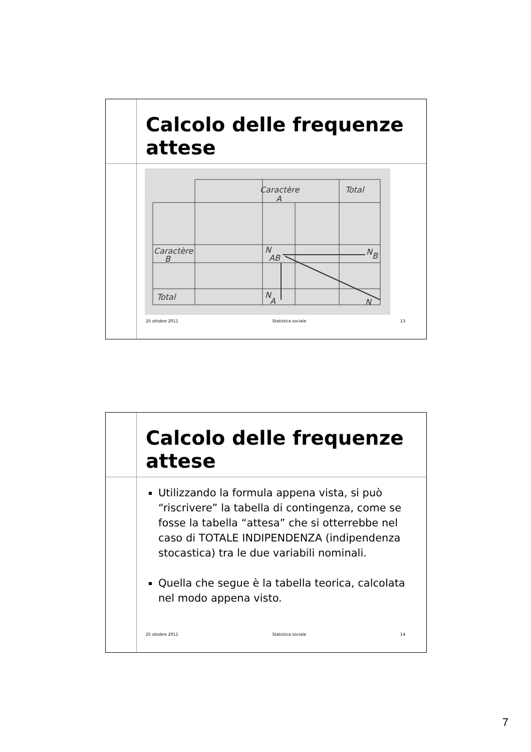Calcolo delle frequenze attese
Caractère
A
Total
Caractère
B
N
AB
N
B
Total
N
A
N
25 ottobre 2011 Statistica sociale 13
Calcolo delle frequenze attese
Utilizzando la formula appena vista, si può “riscrivere” la tabella di contingenza, come se fosse la tabella “attesa” che si otterrebbe nel caso di TOTALE INDIPENDENZA (indipendenza stocastica) tra le due variabili nominali.
Quella che segue è la tabella teorica, calcolata nel modo appena visto.
25 ottobre 2011 Statistica sociale 14
7